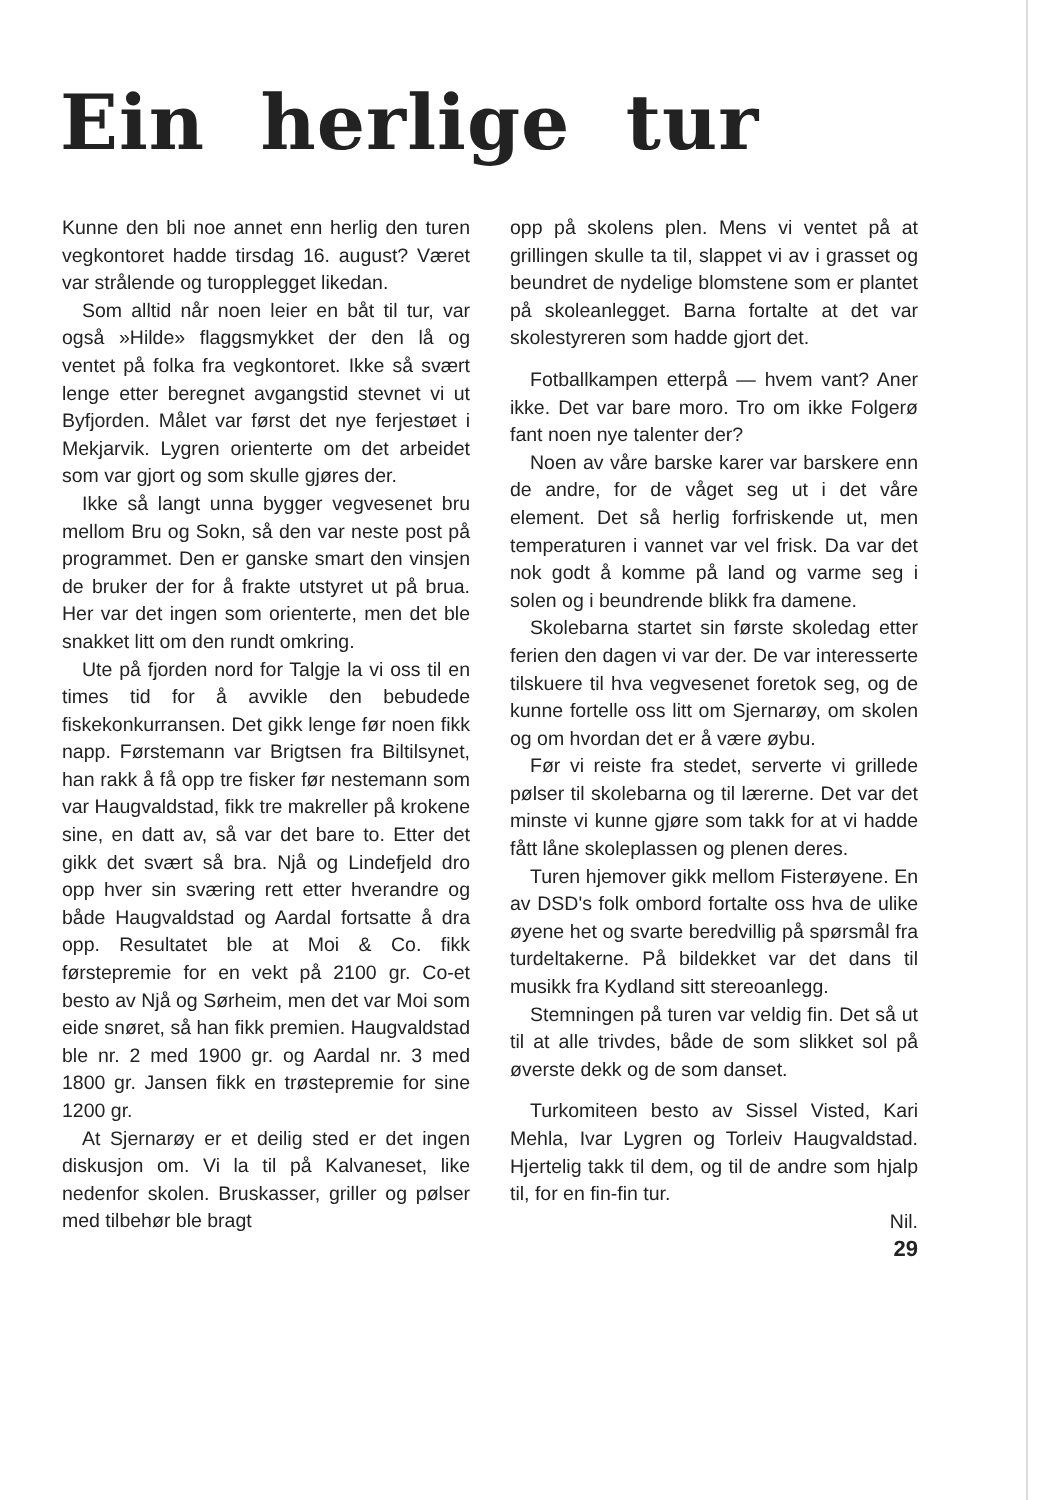Ein herlige tur
Kunne den bli noe annet enn herlig den turen vegkontoret hadde tirsdag 16. august? Været var strålende og turopplegget likedan.
Som alltid når noen leier en båt til tur, var også »Hilde» flaggsmykket der den lå og ventet på folka fra vegkontoret. Ikke så svært lenge etter beregnet avgangstid stevnet vi ut Byfjorden. Målet var først det nye ferjestøet i Mekjarvik. Lygren orienterte om det arbeidet som var gjort og som skulle gjøres der.
Ikke så langt unna bygger vegvesenet bru mellom Bru og Sokn, så den var neste post på programmet. Den er ganske smart den vinsjen de bruker der for å frakte utstyret ut på brua. Her var det ingen som orienterte, men det ble snakket litt om den rundt omkring.
Ute på fjorden nord for Talgje la vi oss til en times tid for å avvikle den bebudede fiskekonkurransen. Det gikk lenge før noen fikk napp. Førstemann var Brigtsen fra Biltilsynet, han rakk å få opp tre fisker før nestemann som var Haugvaldstad, fikk tre makreller på krokene sine, en datt av, så var det bare to. Etter det gikk det svært så bra. Njå og Lindefjeld dro opp hver sin sværing rett etter hverandre og både Haugvaldstad og Aardal fortsatte å dra opp. Resultatet ble at Moi & Co. fikk førstepremie for en vekt på 2100 gr. Co-et besto av Njå og Sørheim, men det var Moi som eide snøret, så han fikk premien. Haugvaldstad ble nr. 2 med 1900 gr. og Aardal nr. 3 med 1800 gr. Jansen fikk en trøstepremie for sine 1200 gr.
At Sjernarøy er et deilig sted er det ingen diskusjon om. Vi la til på Kalvaneset, like nedenfor skolen. Bruskasser, griller og pølser med tilbehør ble bragt
opp på skolens plen. Mens vi ventet på at grillingen skulle ta til, slappet vi av i grasset og beundret de nydelige blomstene som er plantet på skoleanlegget. Barna fortalte at det var skolestyreren som hadde gjort det.
Fotballkampen etterpå — hvem vant? Aner ikke. Det var bare moro. Tro om ikke Folgerø fant noen nye talenter der?
Noen av våre barske karer var barskere enn de andre, for de våget seg ut i det våre element. Det så herlig forfriskende ut, men temperaturen i vannet var vel frisk. Da var det nok godt å komme på land og varme seg i solen og i beundrende blikk fra damene.
Skolebarna startet sin første skoledag etter ferien den dagen vi var der. De var interesserte tilskuere til hva vegvesenet foretok seg, og de kunne fortelle oss litt om Sjernarøy, om skolen og om hvordan det er å være øybu.
Før vi reiste fra stedet, serverte vi grillede pølser til skolebarna og til lærerne. Det var det minste vi kunne gjøre som takk for at vi hadde fått låne skoleplassen og plenen deres.
Turen hjemover gikk mellom Fisterøyene. En av DSD's folk ombord fortalte oss hva de ulike øyene het og svarte beredvillig på spørsmål fra turdeltakerne. På bildekket var det dans til musikk fra Kydland sitt stereoanlegg.
Stemningen på turen var veldig fin. Det så ut til at alle trivdes, både de som slikket sol på øverste dekk og de som danset.
Turkomiteen besto av Sissel Visted, Kari Mehla, Ivar Lygren og Torleiv Haugvaldstad. Hjertelig takk til dem, og til de andre som hjalp til, for en fin-fin tur.
Nil.
29